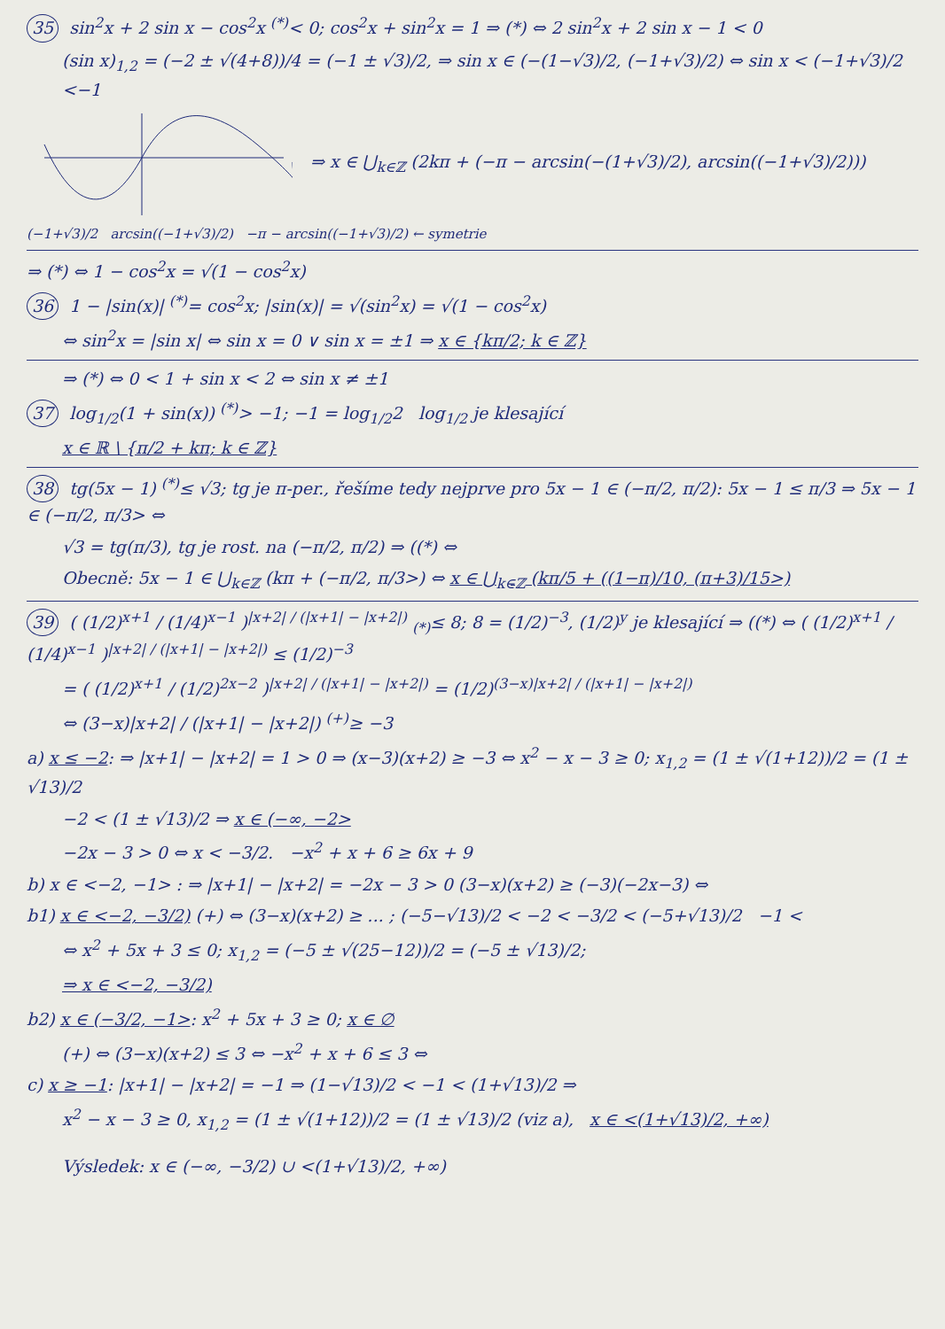35 sin<sup>2</sup>x + 2 sin x − cos<sup>2</sup>x <sup>(*)</sup>< 0; cos<sup>2</sup>x + sin<sup>2</sup>x = 1 ⇒ (*) ⇔ 2 sin<sup>2</sup>x + 2 sin x − 1 < 0
(sin x)<sub>1,2</sub> = (−2 ± √(4+8))/4 = (−1 ± √3)/2, ⇒ sin x ∈ (−(1−√3)/2, (−1+√3)/2) ⇔ sin x < (−1+√3)/2 <−1
⇒ x ∈ ⋃<sub>k∈ℤ</sub> (2kπ + (−π − arcsin(−(1+√3)/2), arcsin((−1+√3)/2)))
(−1+√3)/2 arcsin((−1+√3)/2) −π − arcsin((−1+√3)/2) ← symetrie
⇒ (*) ⇔ 1 − cos<sup>2</sup>x = √(1 − cos<sup>2</sup>x)
36 1 − |sin(x)| <sup>(*)</sup>= cos<sup>2</sup>x; |sin(x)| = √(sin<sup>2</sup>x) = √(1 − cos<sup>2</sup>x)
⇔ sin<sup>2</sup>x = |sin x| ⇔ sin x = 0 ∨ sin x = ±1 ⇒ x ∈ {kπ/2; k ∈ ℤ}
⇒ (*) ⇔ 0 < 1 + sin x < 2 ⇔ sin x ≠ ±1
37 log<sub>1/2</sub>(1 + sin(x)) <sup>(*)</sup>> −1; −1 = log<sub>1/2</sub>2 log<sub>1/2</sub> je klesající
x ∈ ℝ \ {π/2 + kπ; k ∈ ℤ}
38 tg(5x − 1) <sup>(*)</sup>≤ √3; tg je π-per., řešíme tedy nejprve pro 5x − 1 ∈ (−π/2, π/2): 5x − 1 ≤ π/3 ⇒ 5x − 1 ∈ (−π/2, π/3> ⇔
√3 = tg(π/3), tg je rost. na (−π/2, π/2) ⇒ ((*) ⇔
Obecně: 5x − 1 ∈ ⋃<sub>k∈ℤ</sub> (kπ + (−π/2, π/3>) ⇔ x ∈ ⋃<sub>k∈ℤ</sub> (kπ/5 + ((1−π)/10, (π+3)/15>)
39 ( (1/2)<sup>x+1</sup> / (1/4)<sup>x−1</sup> )<sup>|x+2| / (|x+1| − |x+2|)</sup> <sub>(*)</sub>≤ 8; 8 = (1/2)<sup>−3</sup>, (1/2)<sup>y</sup> je klesající ⇒ ((*) ⇔ ( (1/2)<sup>x+1</sup> / (1/4)<sup>x−1</sup> )<sup>|x+2| / (|x+1| − |x+2|)</sup> ≤ (1/2)<sup>−3</sup>
= ( (1/2)<sup>x+1</sup> / (1/2)<sup>2x−2</sup> )<sup>|x+2| / (|x+1| − |x+2|)</sup> = (1/2)<sup>(3−x)|x+2| / (|x+1| − |x+2|)</sup>
⇔ (3−x)|x+2| / (|x+1| − |x+2|) <sup>(+)</sup>≥ −3
a) x ≤ −2: ⇒ |x+1| − |x+2| = 1 > 0 ⇒ (x−3)(x+2) ≥ −3 ⇔ x<sup>2</sup> − x − 3 ≥ 0; x<sub>1,2</sub> = (1 ± √(1+12))/2 = (1 ± √13)/2
−2 < (1 ± √13)/2 ⇒ x ∈ (−∞, −2>
−2x − 3 > 0 ⇔ x < −3/2. −x<sup>2</sup> + x + 6 ≥ 6x + 9
b) x ∈ <−2, −1> : ⇒ |x+1| − |x+2| = −2x − 3 > 0 (3−x)(x+2) ≥ (−3)(−2x−3) ⇔
b1) x ∈ <−2, −3/2) (+) ⇔ (3−x)(x+2) ≥ ... ; (−5−√13)/2 < −2 < −3/2 < (−5+√13)/2 −1 <
⇔ x<sup>2</sup> + 5x + 3 ≤ 0; x<sub>1,2</sub> = (−5 ± √(25−12))/2 = (−5 ± √13)/2;
⇒ x ∈ <−2, −3/2)
b2) x ∈ (−3/2, −1>: x<sup>2</sup> + 5x + 3 ≥ 0; x ∈ ∅
(+) ⇔ (3−x)(x+2) ≤ 3 ⇔ −x<sup>2</sup> + x + 6 ≤ 3 ⇔
c) x ≥ −1: |x+1| − |x+2| = −1 ⇒ (1−√13)/2 < −1 < (1+√13)/2 ⇒
x<sup>2</sup> − x − 3 ≥ 0, x<sub>1,2</sub> = (1 ± √(1+12))/2 = (1 ± √13)/2 (viz a), x ∈ <(1+√13)/2, +∞)
Výsledek: x ∈ (−∞, −3/2) ∪ <(1+√13)/2, +∞)